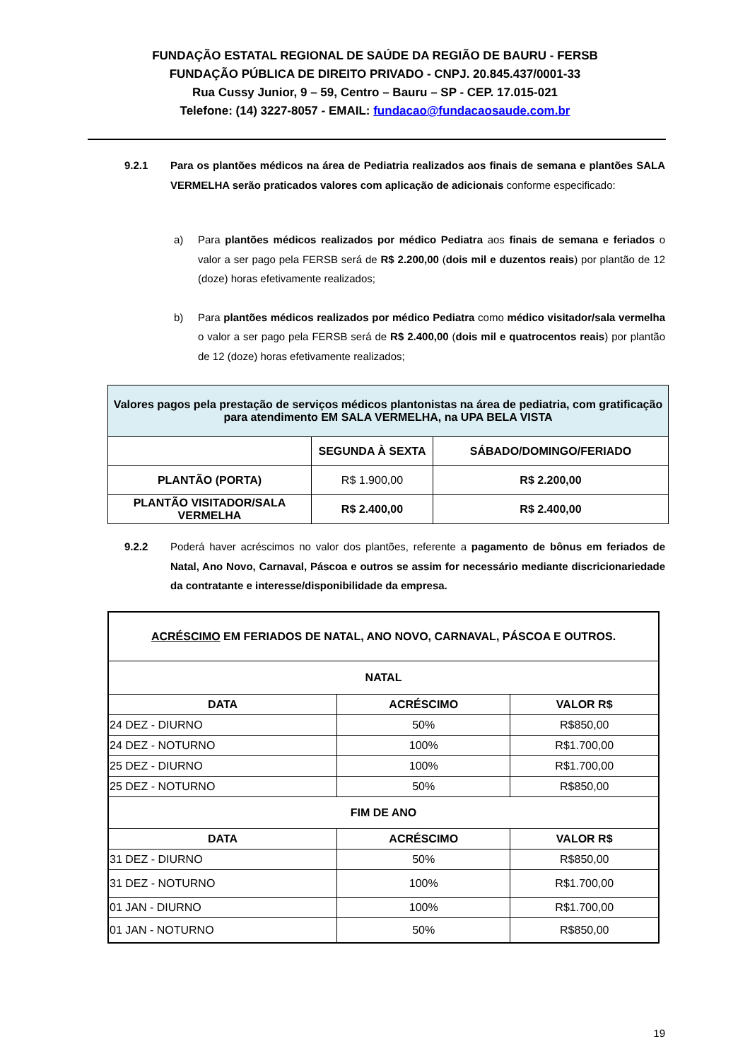FUNDAÇÃO ESTATAL REGIONAL DE SAÚDE DA REGIÃO DE BAURU - FERSB
FUNDAÇÃO PÚBLICA DE DIREITO PRIVADO - CNPJ. 20.845.437/0001-33
Rua Cussy Junior, 9 – 59, Centro – Bauru – SP - CEP. 17.015-021
Telefone: (14) 3227-8057 - EMAIL: fundacao@fundacaosaude.com.br
9.2.1 Para os plantões médicos na área de Pediatria realizados aos finais de semana e plantões SALA VERMELHA serão praticados valores com aplicação de adicionais conforme especificado:
a) Para plantões médicos realizados por médico Pediatra aos finais de semana e feriados o valor a ser pago pela FERSB será de R$ 2.200,00 (dois mil e duzentos reais) por plantão de 12 (doze) horas efetivamente realizados;
b) Para plantões médicos realizados por médico Pediatra como médico visitador/sala vermelha o valor a ser pago pela FERSB será de R$ 2.400,00 (dois mil e quatrocentos reais) por plantão de 12 (doze) horas efetivamente realizados;
| Valores pagos pela prestação de serviços médicos plantonistas na área de pediatria, com gratificação para atendimento EM SALA VERMELHA, na UPA BELA VISTA | | |
| --- | --- | --- |
| | SEGUNDA À SEXTA | SÁBADO/DOMINGO/FERIADO |
| PLANTÃO (PORTA) | R$ 1.900,00 | R$ 2.200,00 |
| PLANTÃO VISITADOR/SALA VERMELHA | R$ 2.400,00 | R$ 2.400,00 |
9.2.2 Poderá haver acréscimos no valor dos plantões, referente a pagamento de bônus em feriados de Natal, Ano Novo, Carnaval, Páscoa e outros se assim for necessário mediante discricionariedade da contratante e interesse/disponibilidade da empresa.
| ACRÉSCIMO EM FERIADOS DE NATAL, ANO NOVO, CARNAVAL, PÁSCOA E OUTROS. | | |
| --- | --- | --- |
| NATAL | | |
| DATA | ACRÉSCIMO | VALOR R$ |
| 24 DEZ - DIURNO | 50% | R$850,00 |
| 24 DEZ - NOTURNO | 100% | R$1.700,00 |
| 25 DEZ - DIURNO | 100% | R$1.700,00 |
| 25 DEZ - NOTURNO | 50% | R$850,00 |
| FIM DE ANO | | |
| DATA | ACRÉSCIMO | VALOR R$ |
| 31 DEZ - DIURNO | 50% | R$850,00 |
| 31 DEZ - NOTURNO | 100% | R$1.700,00 |
| 01 JAN - DIURNO | 100% | R$1.700,00 |
| 01 JAN - NOTURNO | 50% | R$850,00 |
19